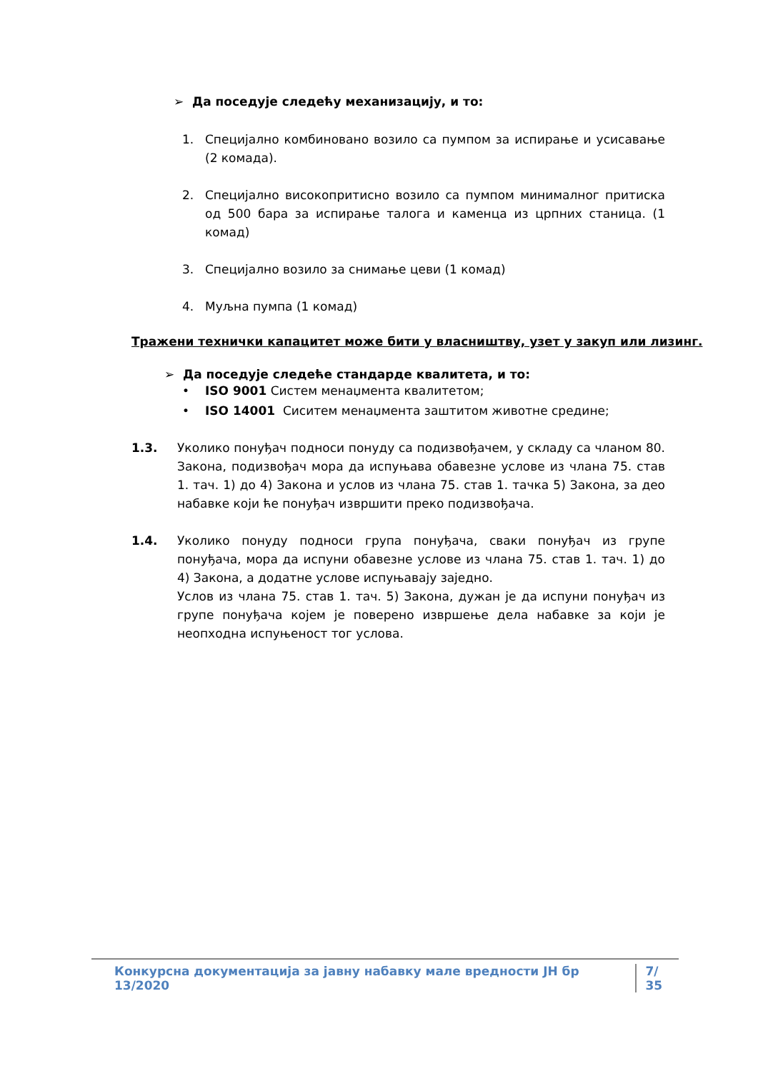➢ Да поседује следећу механизацију, и то:
1. Специјално комбиновано возило са пумпом за испирање и усисавање (2 комада).
2. Специјално високопритисно возило са пумпом минималног притиска од 500 бара за испирање талога и каменца из црпних станица. (1 комад)
3. Специјално возило за снимање цеви (1 комад)
4. Муљна пумпа (1 комад)
Тражени технички капацитет може бити у власништву, узет у закуп или лизинг.
➢ Да поседује следеће стандарде квалитета, и то:
• ISO 9001 Систем менаџмента квалитетом;
• ISO 14001 Сиситем менаџмента заштитом животне средине;
1.3. Уколико понуђач подноси понуду са подизвођачем, у складу са чланом 80. Закона, подизвођач мора да испуњава обавезне услове из члана 75. став 1. тач. 1) до 4) Закона и услов из члана 75. став 1. тачка 5) Закона, за део набавке који ће понуђач извршити преко подизвођача.
1.4. Уколико понуду подноси група понуђача, сваки понуђач из групе понуђача, мора да испуни обавезне услове из члана 75. став 1. тач. 1) до 4) Закона, а додатне услове испуњавају заједно.
Услов из члана 75. став 1. тач. 5) Закона, дужан је да испуни понуђач из групе понуђача којем је поверено извршење дела набавке за који је неопходна испуњеност тог услова.
Конкурсна документација за јавну набавку мале вредности ЈН бр 13/2020 7/ 35